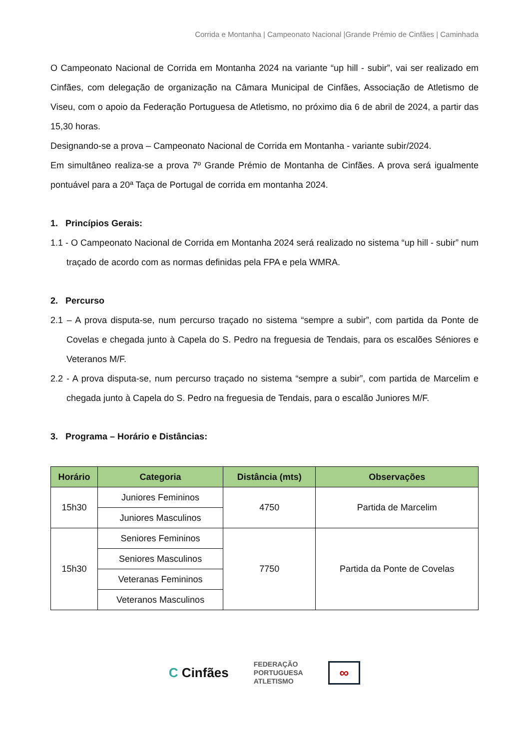Corrida e Montanha | Campeonato Nacional |Grande Prémio de Cinfães | Caminhada
O Campeonato Nacional de Corrida em Montanha 2024 na variante “up hill - subir”, vai ser realizado em Cinfães, com delegação de organização na Câmara Municipal de Cinfães, Associação de Atletismo de Viseu, com o apoio da Federação Portuguesa de Atletismo, no próximo dia 6 de abril de 2024, a partir das 15,30 horas.
Designando-se a prova – Campeonato Nacional de Corrida em Montanha - variante subir/2024.
Em simultâneo realiza-se a prova 7º Grande Prémio de Montanha de Cinfães. A prova será igualmente pontuável para a 20ª Taça de Portugal de corrida em montanha 2024.
1. Princípios Gerais:
1.1 - O Campeonato Nacional de Corrida em Montanha 2024 será realizado no sistema “up hill - subir” num traçado de acordo com as normas definidas pela FPA e pela WMRA.
2. Percurso
2.1 – A prova disputa-se, num percurso traçado no sistema “sempre a subir”, com partida da Ponte de Covelas e chegada junto à Capela do S. Pedro na freguesia de Tendais, para os escalões Séniores e Veteranos M/F.
2.2 - A prova disputa-se, num percurso traçado no sistema “sempre a subir”, com partida de Marcelim e chegada junto à Capela do S. Pedro na freguesia de Tendais, para o escalão Juniores M/F.
3. Programa – Horário e Distâncias:
| Horário | Categoria | Distância (mts) | Observações |
| --- | --- | --- | --- |
| 15h30 | Juniores Femininos | 4750 | Partida de Marcelim |
| | Juniores Masculinos | | |
| 15h30 | Seniores Femininos | 7750 | Partida da Ponte de Covelas |
| | Seniores Masculinos | | |
| | Veteranas Femininos | | |
| | Veteranos Masculinos | | |
C Cinfães
FEDERAÇÃO
PORTUGUESA
ATLETISMO
∞